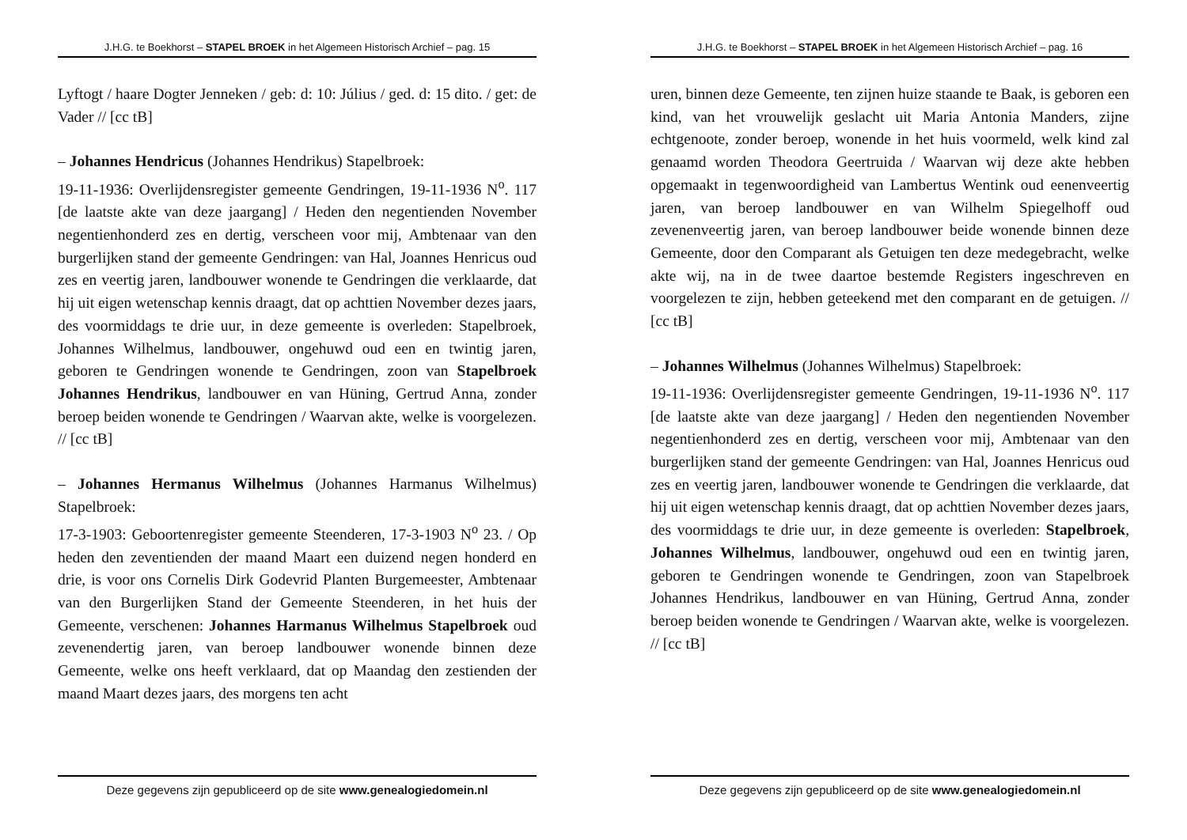J.H.G. te Boekhorst – STAPEL BROEK in het Algemeen Historisch Archief – pag. 15
Lyftogt / haare Dogter Jenneken / geb: d: 10: Július / ged. d: 15 dito. / get: de Vader // [cc tB]
– Johannes Hendricus (Johannes Hendrikus) Stapelbroek:
19-11-1936: Overlijdensregister gemeente Gendringen, 19-11-1936 N<sup>o</sup>. 117 [de laatste akte van deze jaargang] / Heden den negentienden November negentienhonderd zes en dertig, verscheen voor mij, Ambtenaar van den burgerlijken stand der gemeente Gendringen: van Hal, Joannes Henricus oud zes en veertig jaren, landbouwer wonende te Gendringen die verklaarde, dat hij uit eigen wetenschap kennis draagt, dat op achttien November dezes jaars, des voormiddags te drie uur, in deze gemeente is overleden: Stapelbroek, Johannes Wilhelmus, landbouwer, ongehuwd oud een en twintig jaren, geboren te Gendringen wonende te Gendringen, zoon van Stapelbroek Johannes Hendrikus, landbouwer en van Hüning, Gertrud Anna, zonder beroep beiden wonende te Gendringen / Waarvan akte, welke is voorgelezen. // [cc tB]
– Johannes Hermanus Wilhelmus (Johannes Harmanus Wilhelmus) Stapelbroek:
17-3-1903: Geboortenregister gemeente Steenderen, 17-3-1903 N<sup>o</sup> 23. / Op heden den zeventienden der maand Maart een duizend negen honderd en drie, is voor ons Cornelis Dirk Godevrid Planten Burgemeester, Ambtenaar van den Burgerlijken Stand der Gemeente Steenderen, in het huis der Gemeente, verschenen: Johannes Harmanus Wilhelmus Stapelbroek oud zevenendertig jaren, van beroep landbouwer wonende binnen deze Gemeente, welke ons heeft verklaard, dat op Maandag den zestienden der maand Maart dezes jaars, des morgens ten acht
Deze gegevens zijn gepubliceerd op de site www.genealogiedomein.nl
J.H.G. te Boekhorst – STAPEL BROEK in het Algemeen Historisch Archief – pag. 16
uren, binnen deze Gemeente, ten zijnen huize staande te Baak, is geboren een kind, van het vrouwelijk geslacht uit Maria Antonia Manders, zijne echtgenoote, zonder beroep, wonende in het huis voormeld, welk kind zal genaamd worden Theodora Geertruida / Waarvan wij deze akte hebben opgemaakt in tegenwoordigheid van Lambertus Wentink oud eenenveertig jaren, van beroep landbouwer en van Wilhelm Spiegelhoff oud zevenenveertig jaren, van beroep landbouwer beide wonende binnen deze Gemeente, door den Comparant als Getuigen ten deze medegebracht, welke akte wij, na in de twee daartoe bestemde Registers ingeschreven en voorgelezen te zijn, hebben geteekend met den comparant en de getuigen. // [cc tB]
– Johannes Wilhelmus (Johannes Wilhelmus) Stapelbroek:
19-11-1936: Overlijdensregister gemeente Gendringen, 19-11-1936 N<sup>o</sup>. 117 [de laatste akte van deze jaargang] / Heden den negentienden November negentienhonderd zes en dertig, verscheen voor mij, Ambtenaar van den burgerlijken stand der gemeente Gendringen: van Hal, Joannes Henricus oud zes en veertig jaren, landbouwer wonende te Gendringen die verklaarde, dat hij uit eigen wetenschap kennis draagt, dat op achttien November dezes jaars, des voormiddags te drie uur, in deze gemeente is overleden: Stapelbroek, Johannes Wilhelmus, landbouwer, ongehuwd oud een en twintig jaren, geboren te Gendringen wonende te Gendringen, zoon van Stapelbroek Johannes Hendrikus, landbouwer en van Hüning, Gertrud Anna, zonder beroep beiden wonende te Gendringen / Waarvan akte, welke is voorgelezen. // [cc tB]
Deze gegevens zijn gepubliceerd op de site www.genealogiedomein.nl